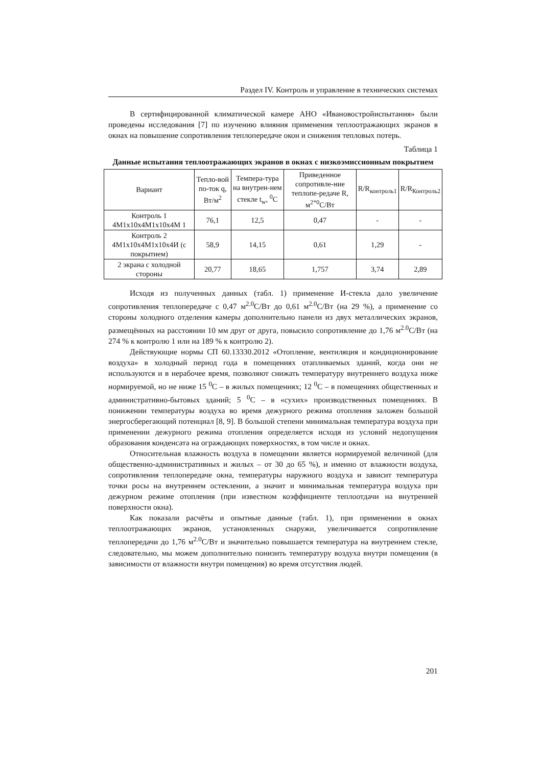Раздел IV. Контроль и управление в технических системах
В сертифицированной климатической камере АНО «Ивановостройиспытания» были проведены исследования [7] по изучению влияния применения теплоотражающих экранов в окнах на повышение сопротивления теплопередаче окон и снижения тепловых потерь.
Таблица 1
Данные испытания теплоотражающих экранов в окнах с низкоэмиссионным покрытием
| Вариант | Тепло-вой по-ток q, Вт/м<sup>2</sup> | Темпера-тура на внутрен-нем стекле t<sub>w</sub>, <sup>0</sup>С | Приведенное сопротивле-ние теплопе-редаче R, м<sup>2*0</sup>С/Вт | R/R<sub>контроль1</sub> | R/R<sub>Контроль2</sub> |
| --- | --- | --- | --- | --- | --- |
| Контроль 1 4М1х10х4М1х10х4М 1 | 76,1 | 12,5 | 0,47 | - | - |
| Контроль 2 4М1х10х4М1х10х4И (с покрытием) | 58,9 | 14,15 | 0,61 | 1,29 | - |
| 2 экрана с холодной стороны | 20,77 | 18,65 | 1,757 | 3,74 | 2,89 |
Исходя из полученных данных (табл. 1) применение И-стекла дало увеличение сопротивления теплопередаче с 0,47 м<sup>2.0</sup>С/Вт до 0,61 м<sup>2.0</sup>С/Вт (на 29 %), а применение со стороны холодного отделения камеры дополнительно панели из двух металлических экранов, размещённых на расстоянии 10 мм друг от друга, повысило сопротивление до 1,76 м<sup>2.0</sup>С/Вт (на 274 % к контролю 1 или на 189 % к контролю 2).
Действующие нормы СП 60.13330.2012 «Отопление, вентиляция и кондиционирование воздуха» в холодный период года в помещениях отапливаемых зданий, когда они не используются и в нерабочее время, позволяют снижать температуру внутреннего воздуха ниже нормируемой, но не ниже 15 <sup>0</sup>С – в жилых помещениях; 12 <sup>0</sup>С – в помещениях общественных и административно-бытовых зданий; 5 <sup>0</sup>С – в «сухих» производственных помещениях. В понижении температуры воздуха во время дежурного режима отопления заложен большой энергосберегающий потенциал [8, 9]. В большой степени минимальная температура воздуха при применении дежурного режима отопления определяется исходя из условий недопущения образования конденсата на ограждающих поверхностях, в том числе и окнах.
Относительная влажность воздуха в помещении является нормируемой величиной (для общественно-административных и жилых – от 30 до 65 %), и именно от влажности воздуха, сопротивления теплопередаче окна, температуры наружного воздуха и зависит температура точки росы на внутреннем остеклении, а значит и минимальная температура воздуха при дежурном режиме отопления (при известном коэффициенте теплоотдачи на внутренней поверхности окна).
Как показали расчёты и опытные данные (табл. 1), при применении в окнах теплоотражающих экранов, установленных снаружи, увеличивается сопротивление теплопередачи до 1,76 м<sup>2.0</sup>С/Вт и значительно повышается температура на внутреннем стекле, следовательно, мы можем дополнительно понизить температуру воздуха внутри помещения (в зависимости от влажности внутри помещения) во время отсутствия людей.
201